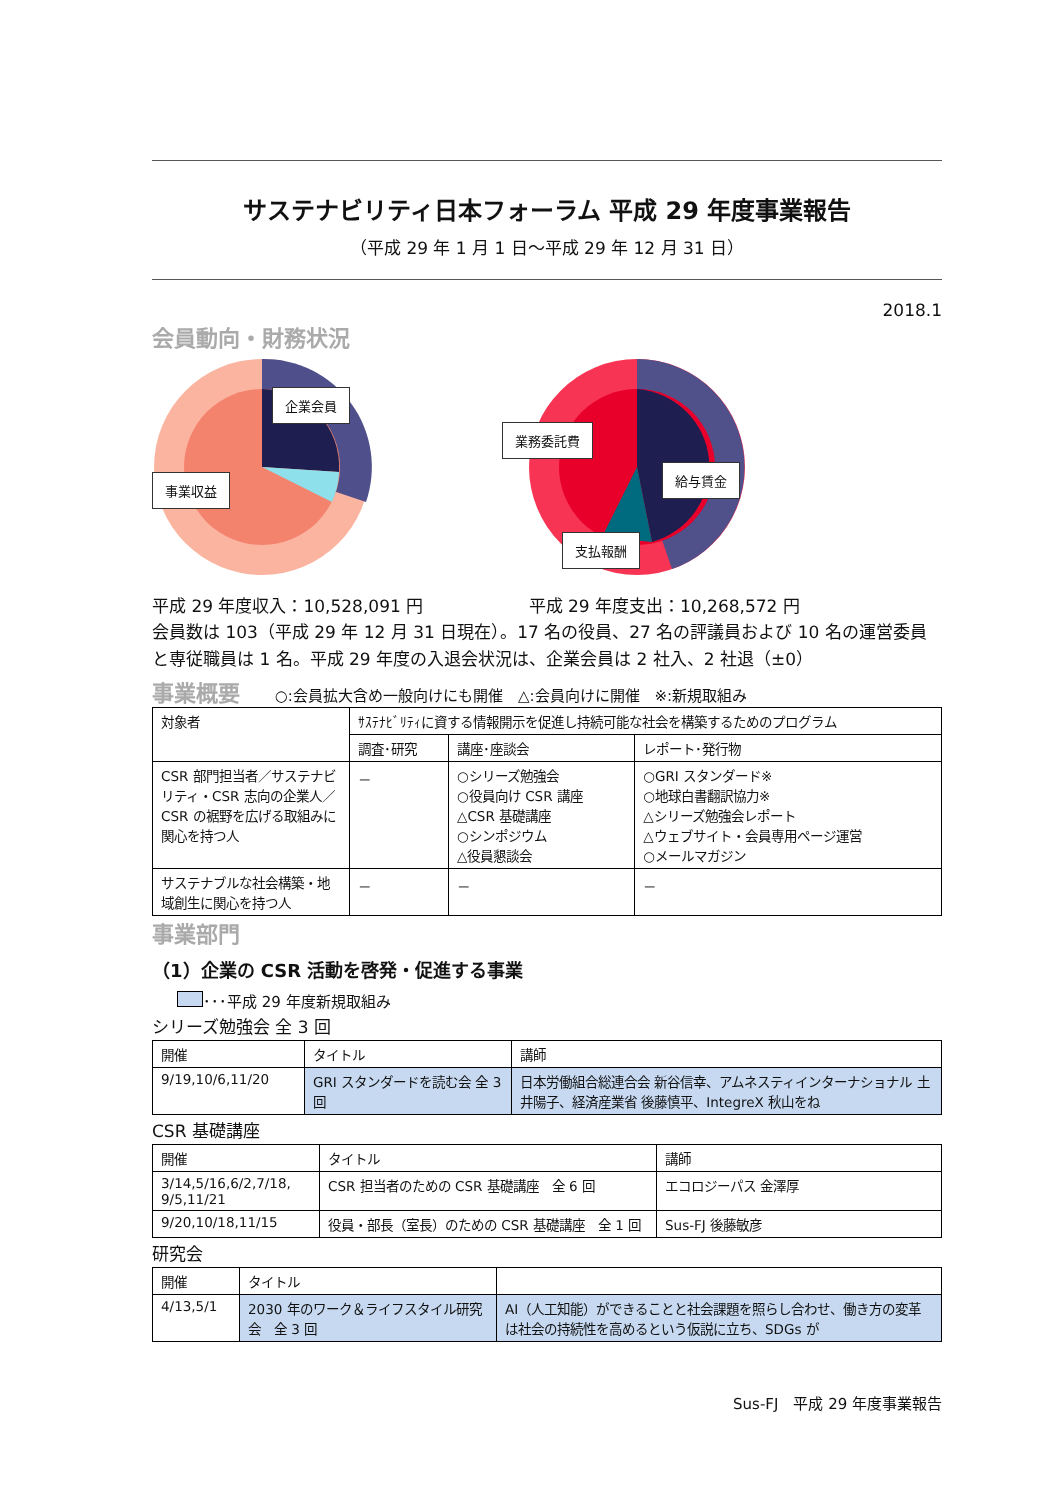サステナビリティ日本フォーラム 平成 29 年度事業報告
（平成 29 年 1 月 1 日～平成 29 年 12 月 31 日）
2018.1
会員動向・財務状況
企業会員
事業収益
業務委託費
給与賃金
支払報酬
平成 29 年度収入：10,528,091 円 平成 29 年度支出：10,268,572 円
会員数は 103（平成 29 年 12 月 31 日現在）。17 名の役員、27 名の評議員および 10 名の運営委員と専従職員は 1 名。平成 29 年度の入退会状況は、企業会員は 2 社入、2 社退（±0）
事業概要 ○:会員拡大含め一般向けにも開催　△:会員向けに開催　※:新規取組み
| 対象者 | ｻｽﾃﾅﾋﾞﾘﾃｨに資する情報開示を促進し持続可能な社会を構築するためのプログラム | | |
| --- | --- | --- | --- |
| | 調査･研究 | 講座･座談会 | レポート･発行物 |
| CSR 部門担当者／サステナビリティ・CSR 志向の企業人／CSR の裾野を広げる取組みに関心を持つ人 | － | ○シリーズ勉強会 ○役員向け CSR 講座 △CSR 基礎講座 ○シンポジウム △役員懇談会 | ○GRI スタンダード※ ○地球白書翻訳協力※ △シリーズ勉強会レポート △ウェブサイト・会員専用ページ運営 ○メールマガジン |
| サステナブルな社会構築・地域創生に関心を持つ人 | － | － | － |
事業部門
（1）企業の CSR 活動を啓発・促進する事業
･･･平成 29 年度新規取組み
シリーズ勉強会 全 3 回
| 開催 | タイトル | 講師 |
| 9/19,10/6,11/20 | GRI スタンダードを読む会 全 3 回 | 日本労働組合総連合会 新谷信幸、アムネスティインターナショナル 土井陽子、経済産業省 後藤慎平、IntegreX 秋山をね |
CSR 基礎講座
| 開催 | タイトル | 講師 |
| 3/14,5/16,6/2,7/18, 9/5,11/21 | CSR 担当者のための CSR 基礎講座 全 6 回 | エコロジーパス 金澤厚 |
| 9/20,10/18,11/15 | 役員・部長（室長）のための CSR 基礎講座 全 1 回 | Sus-FJ 後藤敏彦 |
研究会
| 開催 | タイトル | |
| 4/13,5/1 | 2030 年のワーク＆ライフスタイル研究会 全 3 回 | AI（人工知能）ができることと社会課題を照らし合わせ、働き方の変革は社会の持続性を高めるという仮説に立ち、SDGs が |
Sus-FJ　平成 29 年度事業報告